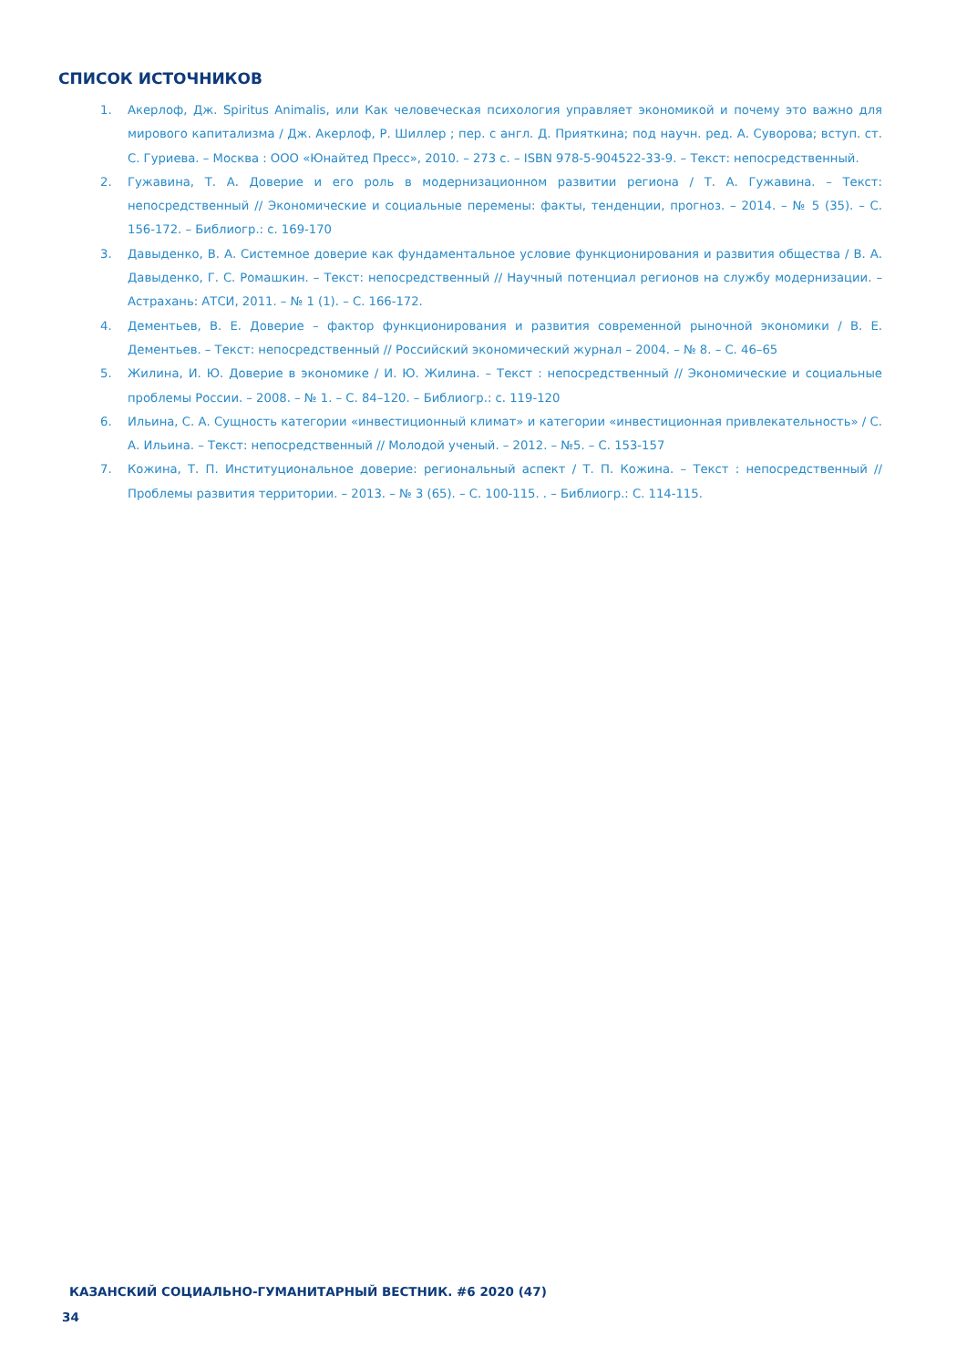СПИСОК ИСТОЧНИКОВ
1. Акерлоф, Дж. Spiritus Animalis, или Как человеческая психология управляет экономикой и почему это важно для мирового капитализма / Дж. Акерлоф, Р. Шиллер ; пер. с англ. Д. Прияткина; под научн. ред. А. Суворова; вступ. ст. С. Гуриева. – Москва : ООО «Юнайтед Пресс», 2010. – 273 с. – ISBN 978-5-904522-33-9. – Текст: непосредственный.
2. Гужавина, Т. А. Доверие и его роль в модернизационном развитии региона / Т. А. Гужавина. – Текст: непосредственный // Экономические и социальные перемены: факты, тенденции, прогноз. – 2014. – № 5 (35). – С. 156-172. – Библиогр.: с. 169-170
3. Давыденко, В. А. Системное доверие как фундаментальное условие функционирования и развития общества / В. А. Давыденко, Г. С. Ромашкин. – Текст: непосредственный // Научный потенциал регионов на службу модернизации. –Астрахань: АТСИ, 2011. – № 1 (1). – С. 166-172.
4. Дементьев, В. Е. Доверие – фактор функционирования и развития современной рыночной экономики / В. Е. Дементьев. – Текст: непосредственный // Российский экономический журнал – 2004. – № 8. – С. 46–65
5. Жилина, И. Ю. Доверие в экономике / И. Ю. Жилина. – Текст : непосредственный // Экономические и социальные проблемы России. – 2008. – № 1. – С. 84–120. – Библиогр.: с. 119-120
6. Ильина, С. А. Сущность категории «инвестиционный климат» и категории «инвестиционная привлекательность» / С. А. Ильина. – Текст: непосредственный // Молодой ученый. – 2012. – №5. – С. 153-157
7. Кожина, Т. П. Институциональное доверие: региональный аспект / Т. П. Кожина. – Текст : непосредственный // Проблемы развития территории. – 2013. – № 3 (65). – С. 100-115. . – Библиогр.: С. 114-115.
КАЗАНСКИЙ СОЦИАЛЬНО-ГУМАНИТАРНЫЙ ВЕСТНИК. #6 2020 (47)
34